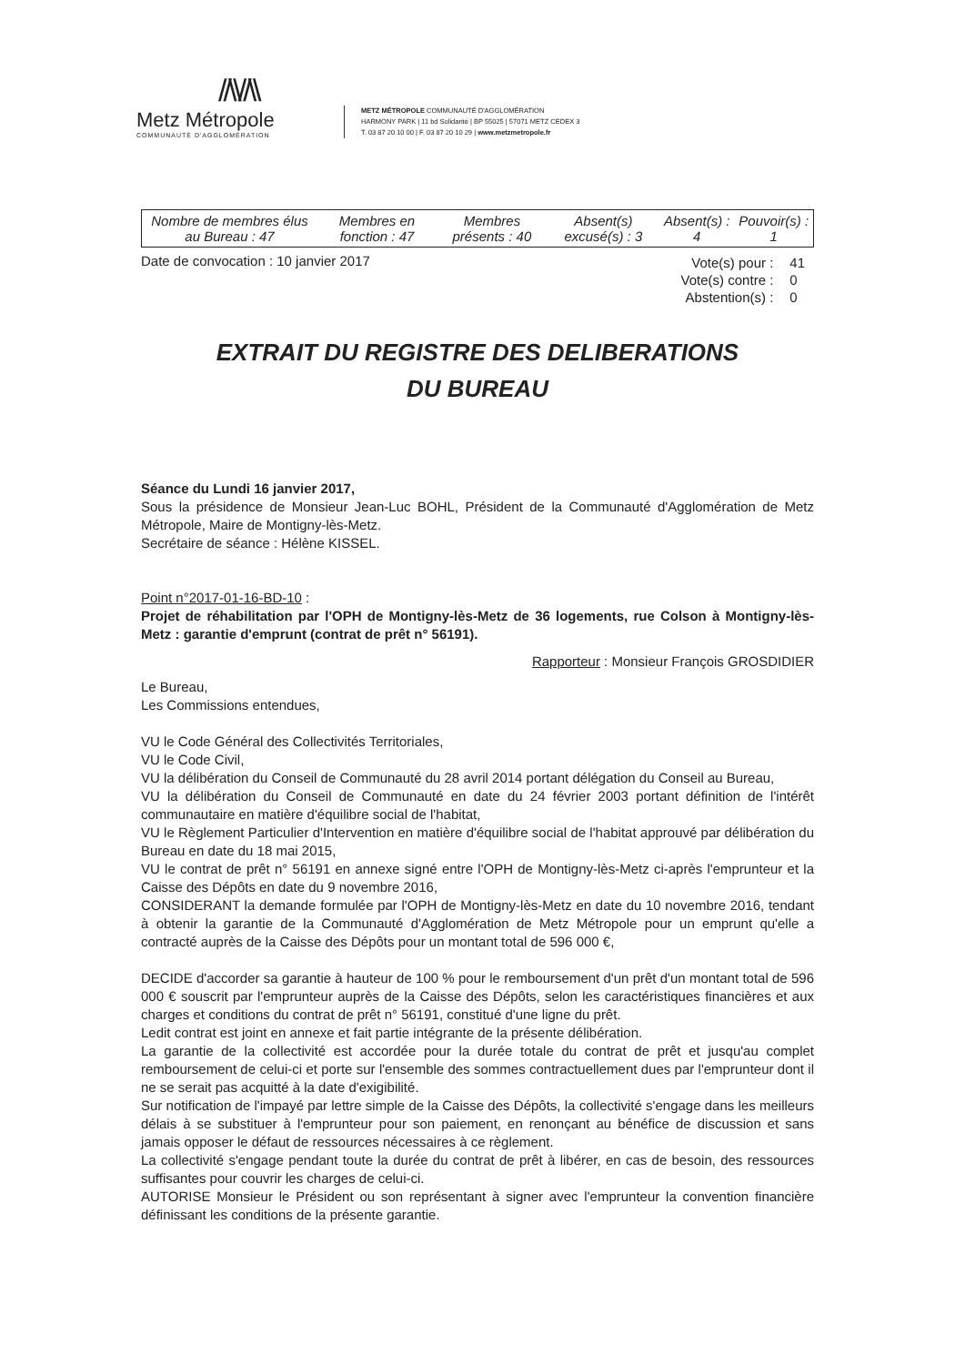//\\//\\
Metz Métropole
COMMUNAUTÉ D'AGGLOMÉRATION
METZ MÉTROPOLE COMMUNAUTÉ D'AGGLOMÉRATION
HARMONY PARK | 11 bd Solidarité | BP 55025 | 57071 METZ CEDEX 3
T. 03 87 20 10 00 | F. 03 87 20 10 29 | www.metzmetropole.fr
| Nombre de membres élus au Bureau : 47 | Membres en fonction : 47 | Membres présents : 40 | Absent(s) excusé(s) : 3 | Absent(s) : 4 | Pouvoir(s) : 1 |
Date de convocation : 10 janvier 2017
| Vote(s) pour : | 41 |
| Vote(s) contre : | 0 |
| Abstention(s) : | 0 |
EXTRAIT DU REGISTRE DES DELIBERATIONS
DU BUREAU
Séance du Lundi 16 janvier 2017,
Sous la présidence de Monsieur Jean-Luc BOHL, Président de la Communauté d'Agglomération de Metz Métropole, Maire de Montigny-lès-Metz.
Secrétaire de séance : Hélène KISSEL.
Point n°2017-01-16-BD-10 :
Projet de réhabilitation par l'OPH de Montigny-lès-Metz de 36 logements, rue Colson à Montigny-lès-Metz : garantie d'emprunt (contrat de prêt n° 56191).
Rapporteur : Monsieur François GROSDIDIER
Le Bureau,
Les Commissions entendues,
VU le Code Général des Collectivités Territoriales,
VU le Code Civil,
VU la délibération du Conseil de Communauté du 28 avril 2014 portant délégation du Conseil au Bureau,
VU la délibération du Conseil de Communauté en date du 24 février 2003 portant définition de l'intérêt communautaire en matière d'équilibre social de l'habitat,
VU le Règlement Particulier d'Intervention en matière d'équilibre social de l'habitat approuvé par délibération du Bureau en date du 18 mai 2015,
VU le contrat de prêt n° 56191 en annexe signé entre l'OPH de Montigny-lès-Metz ci-après l'emprunteur et la Caisse des Dépôts en date du 9 novembre 2016,
CONSIDERANT la demande formulée par l'OPH de Montigny-lès-Metz en date du 10 novembre 2016, tendant à obtenir la garantie de la Communauté d'Agglomération de Metz Métropole pour un emprunt qu'elle a contracté auprès de la Caisse des Dépôts pour un montant total de 596 000 €,
DECIDE d'accorder sa garantie à hauteur de 100 % pour le remboursement d'un prêt d'un montant total de 596 000 € souscrit par l'emprunteur auprès de la Caisse des Dépôts, selon les caractéristiques financières et aux charges et conditions du contrat de prêt n° 56191, constitué d'une ligne du prêt.
Ledit contrat est joint en annexe et fait partie intégrante de la présente délibération.
La garantie de la collectivité est accordée pour la durée totale du contrat de prêt et jusqu'au complet remboursement de celui-ci et porte sur l'ensemble des sommes contractuellement dues par l'emprunteur dont il ne se serait pas acquitté à la date d'exigibilité.
Sur notification de l'impayé par lettre simple de la Caisse des Dépôts, la collectivité s'engage dans les meilleurs délais à se substituer à l'emprunteur pour son paiement, en renonçant au bénéfice de discussion et sans jamais opposer le défaut de ressources nécessaires à ce règlement.
La collectivité s'engage pendant toute la durée du contrat de prêt à libérer, en cas de besoin, des ressources suffisantes pour couvrir les charges de celui-ci.
AUTORISE Monsieur le Président ou son représentant à signer avec l'emprunteur la convention financière définissant les conditions de la présente garantie.